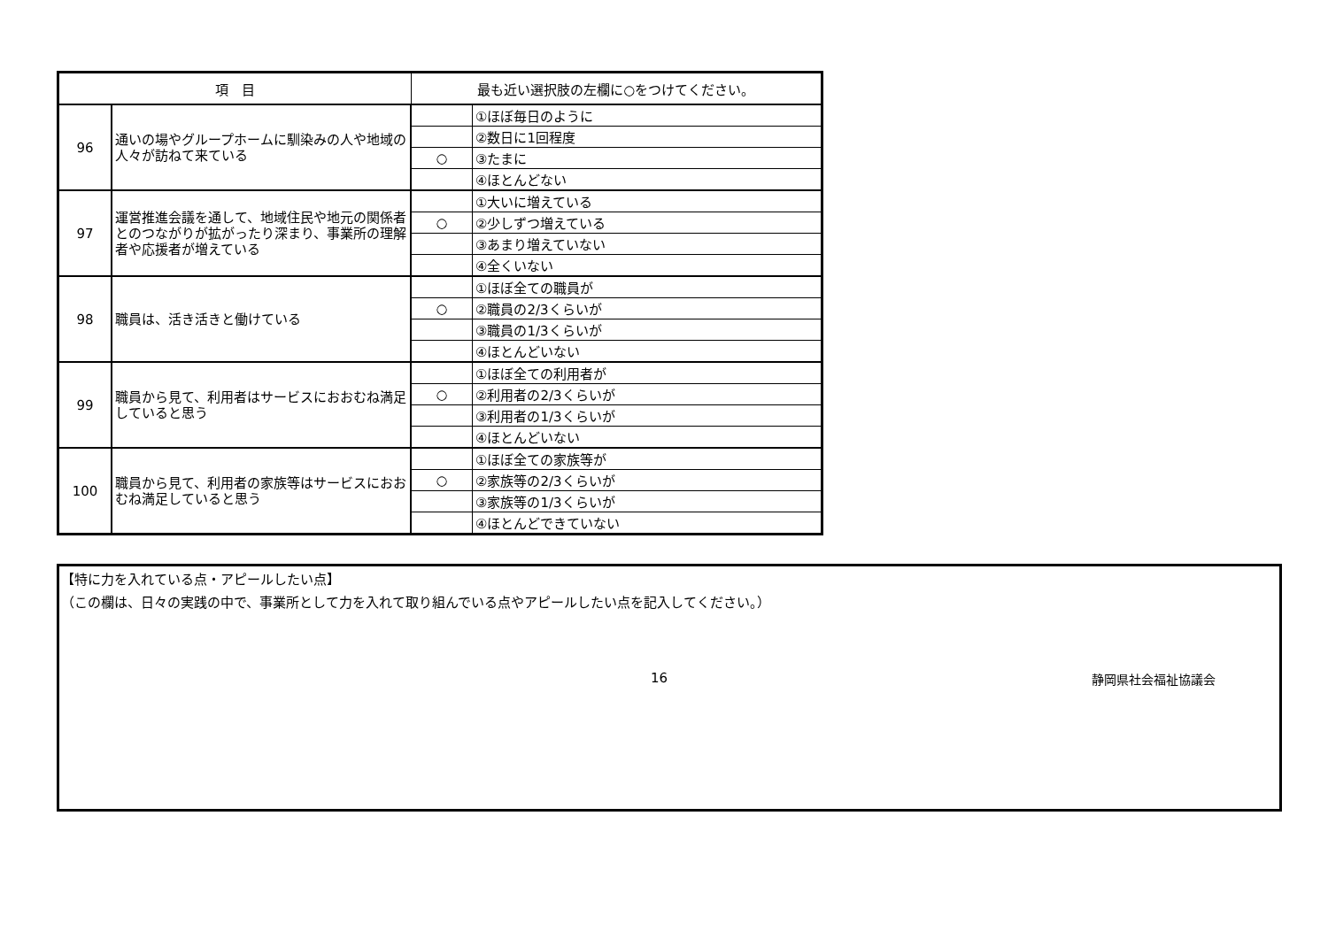| 項 目 | | 最も近い選択肢の左欄に○をつけてください。 | |
| --- | --- | --- | --- |
| 96 | 通いの場やグループホームに馴染みの人や地域の人々が訪ねて来ている | | ①ほぼ毎日のように |
| | | | ②数日に1回程度 |
| | | ○ | ③たまに |
| | | | ④ほとんどない |
| 97 | 運営推進会議を通して、地域住民や地元の関係者とのつながりが拡がったり深まり、事業所の理解者や応援者が増えている | | ①大いに増えている |
| | | ○ | ②少しずつ増えている |
| | | | ③あまり増えていない |
| | | | ④全くいない |
| 98 | 職員は、活き活きと働けている | | ①ほぼ全ての職員が |
| | | ○ | ②職員の2/3くらいが |
| | | | ③職員の1/3くらいが |
| | | | ④ほとんどいない |
| 99 | 職員から見て、利用者はサービスにおおむね満足していると思う | | ①ほぼ全ての利用者が |
| | | ○ | ②利用者の2/3くらいが |
| | | | ③利用者の1/3くらいが |
| | | | ④ほとんどいない |
| 100 | 職員から見て、利用者の家族等はサービスにおおむね満足していると思う | | ①ほぼ全ての家族等が |
| | | ○ | ②家族等の2/3くらいが |
| | | | ③家族等の1/3くらいが |
| | | | ④ほとんどできていない |
【特に力を入れている点・アピールしたい点】
（この欄は、日々の実践の中で、事業所として力を入れて取り組んでいる点やアピールしたい点を記入してください。）
16 静岡県社会福祉協議会